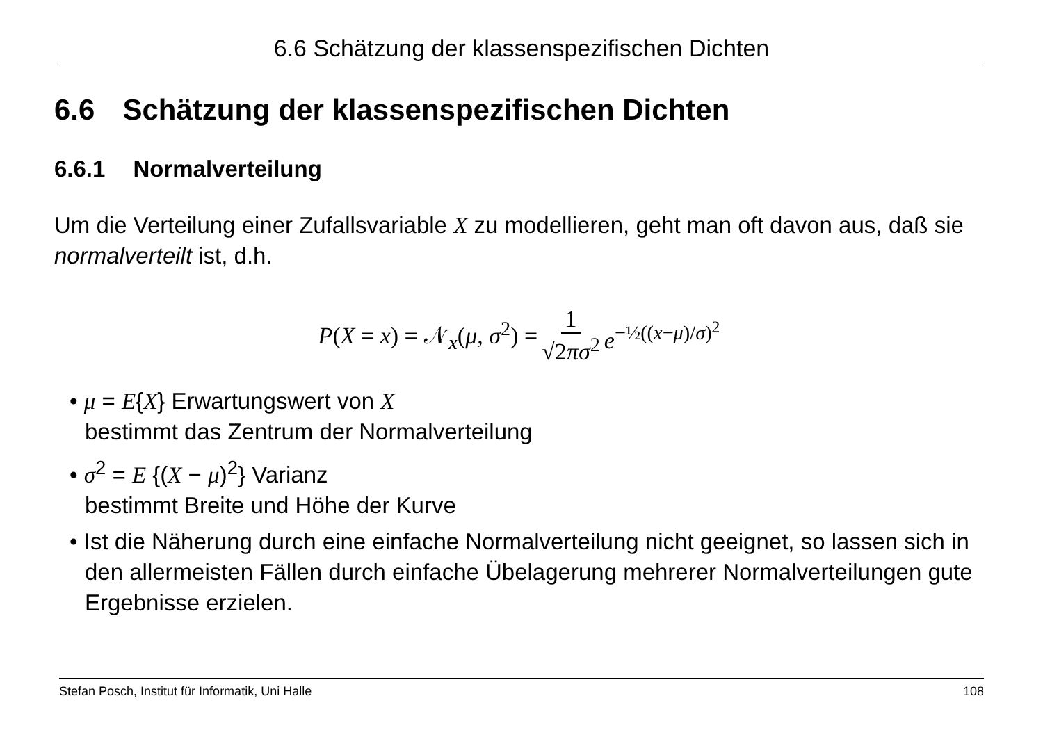6.6 Schätzung der klassenspezifischen Dichten
6.6 Schätzung der klassenspezifischen Dichten
6.6.1 Normalverteilung
Um die Verteilung einer Zufallsvariable X zu modellieren, geht man oft davon aus, daß sie normalverteilt ist, d.h.
P(X = x) = 𝒩<sub>x</sub>(μ, σ<sup>2</sup>) = 1 √2πσ<sup>2</sup> e<sup>−½((x−μ)/σ)<sup>2</sup></sup>
• μ = E{X} Erwartungswert von X
bestimmt das Zentrum der Normalverteilung
• σ<sup>2</sup> = E {(X − μ)<sup>2</sup>} Varianz
bestimmt Breite und Höhe der Kurve
• Ist die Näherung durch eine einfache Normalverteilung nicht geeignet, so lassen sich in den allermeisten Fällen durch einfache Übelagerung mehrerer Normalverteilungen gute Ergebnisse erzielen.
Stefan Posch, Institut für Informatik, Uni Halle 108